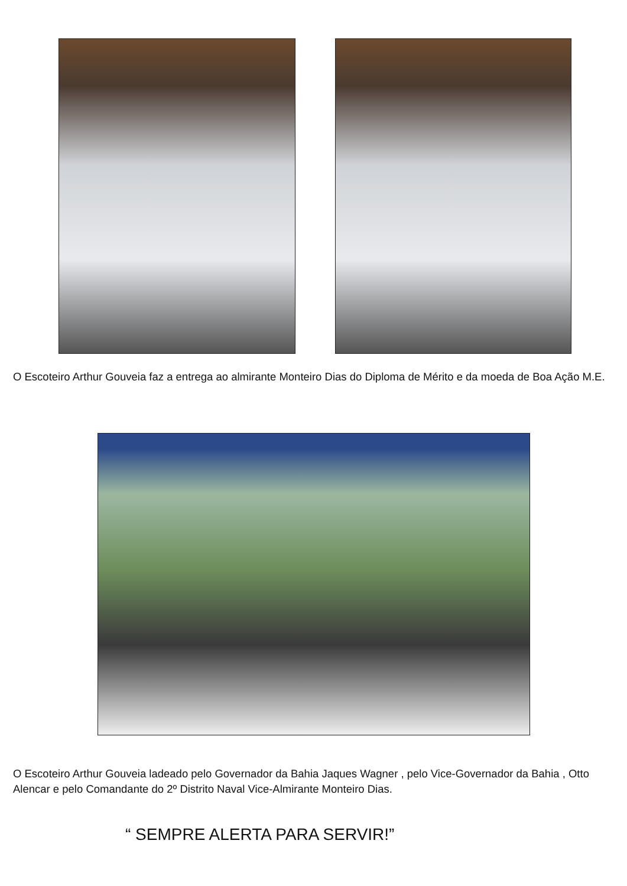O Escoteiro Arthur Gouveia faz a entrega ao almirante Monteiro Dias do Diploma de Mérito e da moeda de Boa Ação M.E.
O Escoteiro Arthur Gouveia ladeado pelo Governador da Bahia Jaques Wagner , pelo Vice-Governador da Bahia , Otto Alencar e pelo Comandante do 2º Distrito Naval Vice-Almirante Monteiro Dias.
“ SEMPRE ALERTA PARA SERVIR!”